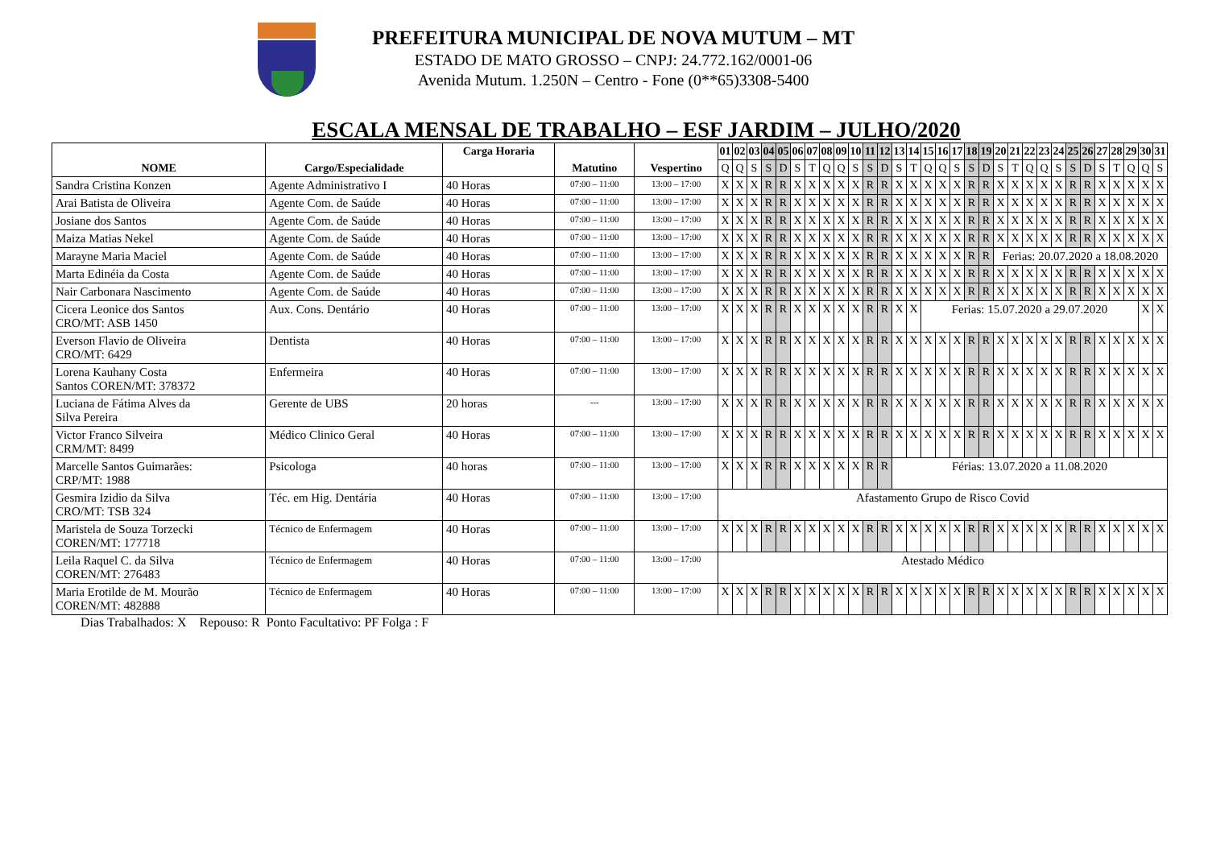PREFEITURA MUNICIPAL DE NOVA MUTUM – MT
ESTADO DE MATO GROSSO – CNPJ: 24.772.162/0001-06
Avenida Mutum. 1.250N – Centro - Fone (0**65)3308-5400
ESCALA MENSAL DE TRABALHO – ESF JARDIM – JULHO/2020
| NOME | Cargo/Especialidade | Carga Horaria | Matutino | Vespertino | 01 | 02 | 03 | 04 | 05 | 06 | 07 | 08 | 09 | 10 | 11 | 12 | 13 | 14 | 15 | 16 | 17 | 18 | 19 | 20 | 21 | 22 | 23 | 24 | 25 | 26 | 27 | 28 | 29 | 30 | 31 |
| --- | --- | --- | --- | --- | --- | --- | --- | --- | --- | --- | --- | --- | --- | --- | --- | --- | --- | --- | --- | --- | --- | --- | --- | --- | --- | --- | --- | --- | --- | --- | --- | --- | --- | --- | --- |
| | | | | | Q | Q | S | S | D | S | T | Q | Q | S | S | D | S | T | Q | Q | S | S | D | S | T | Q | Q | S | S | D | S | T | Q | Q | S |
| Sandra Cristina Konzen | Agente Administrativo I | 40 Horas | 07:00 – 11:00 | 13:00 – 17:00 | X | X | X | R | R | X | X | X | X | X | R | R | X | X | X | X | X | R | R | X | X | X | X | X | R | R | X | X | X | X | X |
| Arai Batista de Oliveira | Agente Com. de Saúde | 40 Horas | 07:00 – 11:00 | 13:00 – 17:00 | X | X | X | R | R | X | X | X | X | X | R | R | X | X | X | X | X | R | R | X | X | X | X | X | R | R | X | X | X | X | X |
| Josiane dos Santos | Agente Com. de Saúde | 40 Horas | 07:00 – 11:00 | 13:00 – 17:00 | X | X | X | R | R | X | X | X | X | X | R | R | X | X | X | X | X | R | R | X | X | X | X | X | R | R | X | X | X | X | X |
| Maiza Matias Nekel | Agente Com. de Saúde | 40 Horas | 07:00 – 11:00 | 13:00 – 17:00 | X | X | X | R | R | X | X | X | X | X | R | R | X | X | X | X | X | R | R | X | X | X | X | X | R | R | X | X | X | X | X |
| Marayne Maria Maciel | Agente Com. de Saúde | 40 Horas | 07:00 – 11:00 | 13:00 – 17:00 | X | X | X | R | R | X | X | X | X | X | R | R | X | X | X | X | X | R | R | Ferias: 20.07.2020 a 18.08.2020 | | | | | | | | | | | |
| Marta Edinéia da Costa | Agente Com. de Saúde | 40 Horas | 07:00 – 11:00 | 13:00 – 17:00 | X | X | X | R | R | X | X | X | X | X | R | R | X | X | X | X | X | R | R | X | X | X | X | X | R | R | X | X | X | X | X |
| Nair Carbonara Nascimento | Agente Com. de Saúde | 40 Horas | 07:00 – 11:00 | 13:00 – 17:00 | X | X | X | R | R | X | X | X | X | X | R | R | X | X | X | X | X | R | R | X | X | X | X | X | R | R | X | X | X | X | X |
| Cicera Leonice dos Santos CRO/MT: ASB 1450 | Aux. Cons. Dentário | 40 Horas | 07:00 – 11:00 | 13:00 – 17:00 | X | X | X | R | R | X | X | X | X | X | R | R | X | X | Ferias: 15.07.2020 a 29.07.2020 | | | | | | | | | | | | | | | X | X |
| Everson Flavio de Oliveira CRO/MT: 6429 | Dentista | 40 Horas | 07:00 – 11:00 | 13:00 – 17:00 | X | X | X | R | R | X | X | X | X | X | R | R | X | X | X | X | X | R | R | X | X | X | X | X | R | R | X | X | X | X | X |
| Lorena Kauhany Costa Santos COREN/MT: 378372 | Enfermeira | 40 Horas | 07:00 – 11:00 | 13:00 – 17:00 | X | X | X | R | R | X | X | X | X | X | R | R | X | X | X | X | X | R | R | X | X | X | X | X | R | R | X | X | X | X | X |
| Luciana de Fátima Alves da Silva Pereira | Gerente de UBS | 20 horas | --- | 13:00 – 17:00 | X | X | X | R | R | X | X | X | X | X | R | R | X | X | X | X | X | R | R | X | X | X | X | X | R | R | X | X | X | X | X |
| Victor Franco Silveira CRM/MT: 8499 | Médico Clinico Geral | 40 Horas | 07:00 – 11:00 | 13:00 – 17:00 | X | X | X | R | R | X | X | X | X | X | R | R | X | X | X | X | X | R | R | X | X | X | X | X | R | R | X | X | X | X | X |
| Marcelle Santos Guimarães: CRP/MT: 1988 | Psicologa | 40 horas | 07:00 – 11:00 | 13:00 – 17:00 | X | X | X | R | R | X | X | X | X | X | R | R | Férias: 13.07.2020 a 11.08.2020 | | | | | | | | | | | | | | | | | | |
| Gesmira Izidio da Silva CRO/MT: TSB 324 | Téc. em Hig. Dentária | 40 Horas | 07:00 – 11:00 | 13:00 – 17:00 | Afastamento Grupo de Risco Covid | | | | | | | | | | | | | | | | | | | | | | | | | | | | | | |
| Maristela de Souza Torzecki COREN/MT: 177718 | Técnico de Enfermagem | 40 Horas | 07:00 – 11:00 | 13:00 – 17:00 | X | X | X | R | R | X | X | X | X | X | R | R | X | X | X | X | X | R | R | X | X | X | X | X | R | R | X | X | X | X | X |
| Leila Raquel C. da Silva COREN/MT: 276483 | Técnico de Enfermagem | 40 Horas | 07:00 – 11:00 | 13:00 – 17:00 | Atestado Médico | | | | | | | | | | | | | | | | | | | | | | | | | | | | | | |
| Maria Erotilde de M. Mourão COREN/MT: 482888 | Técnico de Enfermagem | 40 Horas | 07:00 – 11:00 | 13:00 – 17:00 | X | X | X | R | R | X | X | X | X | X | R | R | X | X | X | X | X | R | R | X | X | X | X | X | R | R | X | X | X | X | X |
Dias Trabalhados: X Repouso: R Ponto Facultativo: PF Folga : F